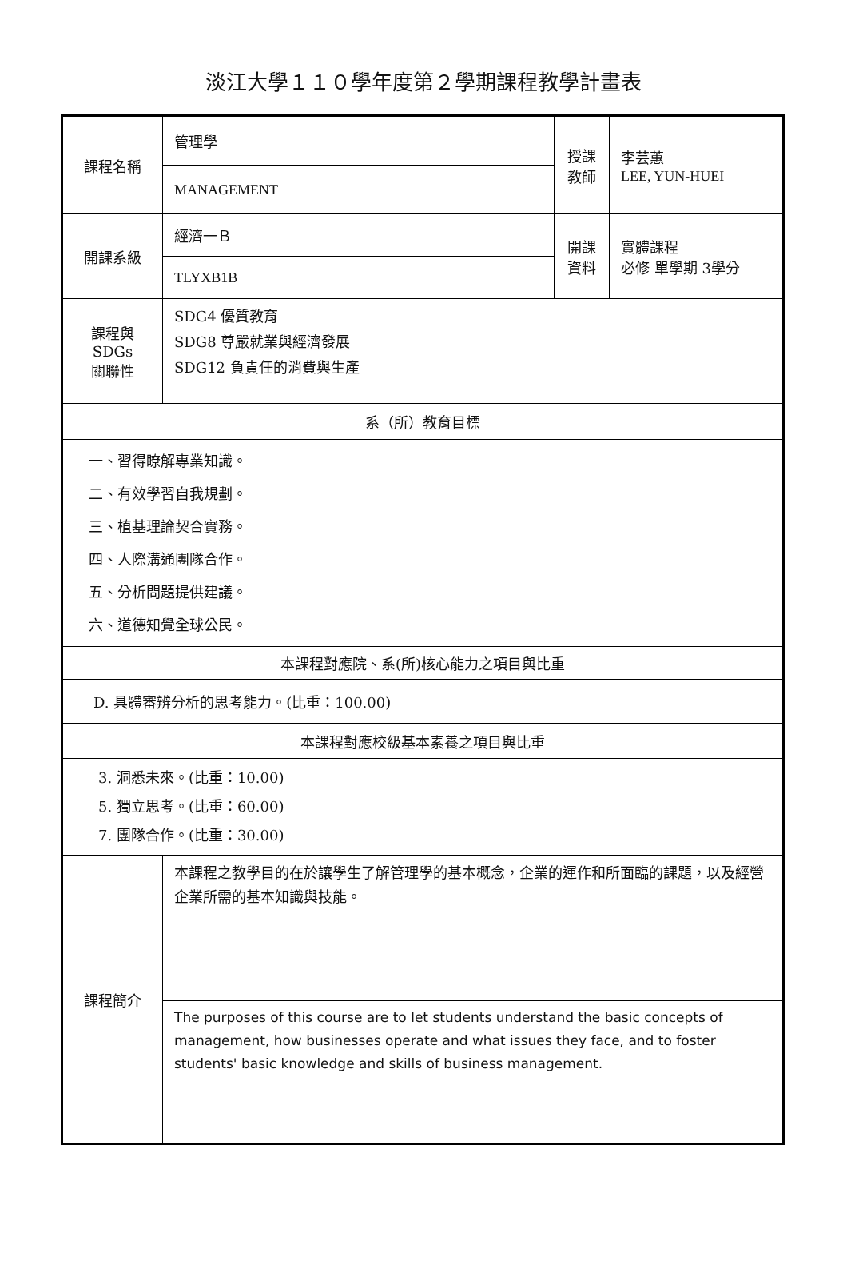淡江大學１１０學年度第２學期課程教學計畫表
| 課程名稱 | 管理學 | 授課 教師 | 李芸蕙 LEE, YUN-HUEI |
| | MANAGEMENT | | |
| 開課系級 | 經濟一Ｂ | 開課 資料 | 實體課程 必修 單學期 3學分 |
| | TLYXB1B | | |
| 課程與SDGs 關聯性 | SDG4 優質教育 SDG8 尊嚴就業與經濟發展 SDG12 負責任的消費與生產 | | |
| 系（所）教育目標 | | | |
| 一、習得瞭解專業知識。 二、有效學習自我規劃。 三、植基理論契合實務。 四、人際溝通團隊合作。 五、分析問題提供建議。 六、道德知覺全球公民。 | | | |
| 本課程對應院、系(所)核心能力之項目與比重 | | | |
| D. 具體審辨分析的思考能力。(比重：100.00) | | | |
| 本課程對應校級基本素養之項目與比重 | | | |
| 3. 洞悉未來。(比重：10.00) 5. 獨立思考。(比重：60.00) 7. 團隊合作。(比重：30.00) | | | |
| 課程簡介 | 本課程之教學目的在於讓學生了解管理學的基本概念，企業的運作和所面臨的課題，以及經營企業所需的基本知識與技能。 | | |
| | The purposes of this course are to let students understand the basic concepts of management, how businesses operate and what issues they face, and to foster students' basic knowledge and skills of business management. | | |